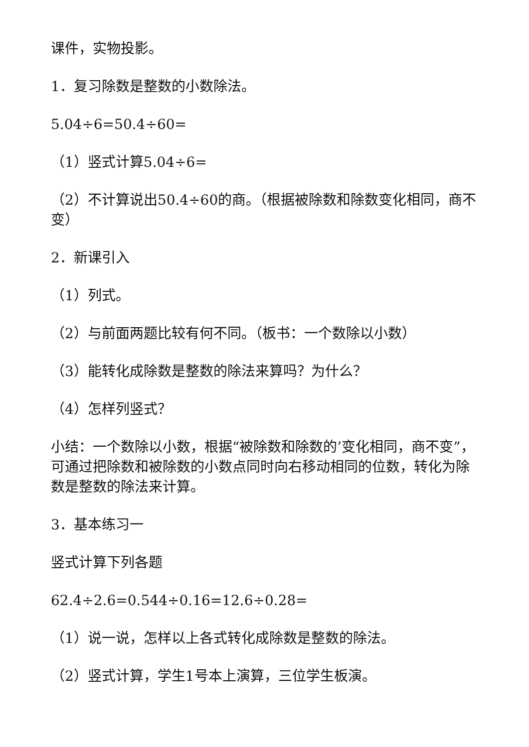课件，实物投影。
1．复习除数是整数的小数除法。
5.04÷6=50.4÷60=
（1）竖式计算5.04÷6=
（2）不计算说出50.4÷60的商。（根据被除数和除数变化相同，商不变）
2．新课引入
（1）列式。
（2）与前面两题比较有何不同。（板书：一个数除以小数）
（3）能转化成除数是整数的除法来算吗？为什么？
（4）怎样列竖式？
小结：一个数除以小数，根据“被除数和除数的’变化相同，商不变”，可通过把除数和被除数的小数点同时向右移动相同的位数，转化为除数是整数的除法来计算。
3．基本练习一
竖式计算下列各题
62.4÷2.6=0.544÷0.16=12.6÷0.28=
（1）说一说，怎样以上各式转化成除数是整数的除法。
（2）竖式计算，学生1号本上演算，三位学生板演。